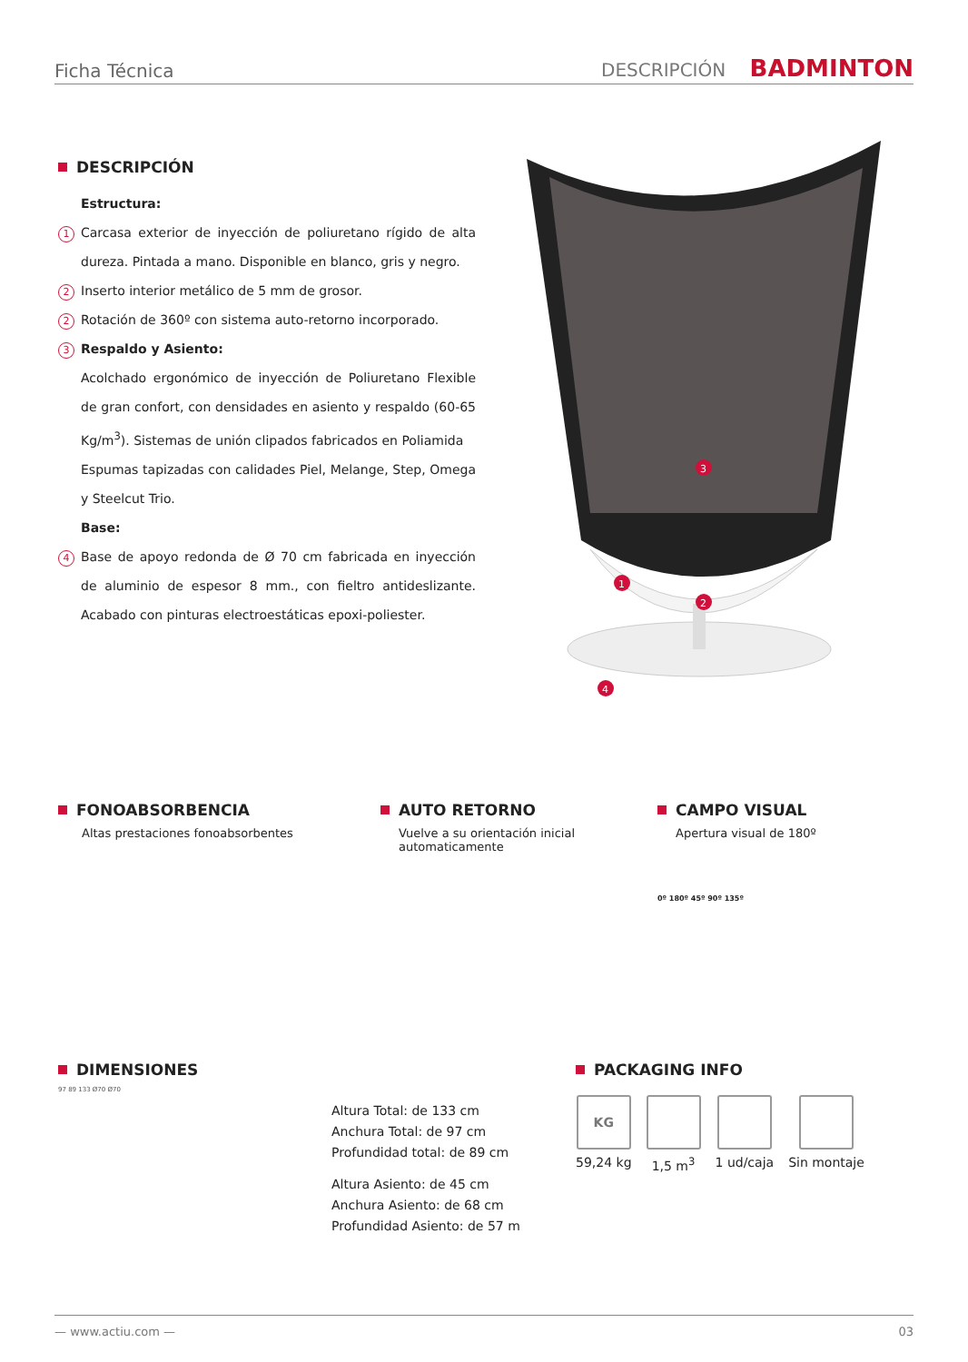Ficha Técnica DESCRIPCIÓN BADMINTON
DESCRIPCIÓN
Estructura:
1 Carcasa exterior de inyección de poliuretano rígido de alta dureza. Pintada a mano. Disponible en blanco, gris y negro.
2 Inserto interior metálico de 5 mm de grosor.
2 Rotación de 360º con sistema auto-retorno incorporado.
3 Respaldo y Asiento:
Acolchado ergonómico de inyección de Poliuretano Flexible de gran confort, con densidades en asiento y respaldo (60-65 Kg/m<sup>3</sup>). Sistemas de unión clipados fabricados en Poliamida
Espumas tapizadas con calidades Piel, Melange, Step, Omega y Steelcut Trio.
Base:
4 Base de apoyo redonda de Ø 70 cm fabricada en inyección de aluminio de espesor 8 mm., con fieltro antideslizante. Acabado con pinturas electroestáticas epoxi-poliester.
3
1
2
4
FONOABSORBENCIA
Altas prestaciones fonoabsorbentes
AUTO RETORNO
Vuelve a su orientación inicial automaticamente
CAMPO VISUAL
Apertura visual de 180º
0º 180º 45º 90º 135º
DIMENSIONES
97 89 133 Ø70 Ø70
Altura Total: de 133 cm
Anchura Total: de 97 cm
Profundidad total: de 89 cm
Altura Asiento: de 45 cm
Anchura Asiento: de 68 cm
Profundidad Asiento: de 57 m
PACKAGING INFO
KG
59,24 kg
1,5 m<sup>3</sup> 1 ud/caja Sin montaje
— www.actiu.com — 03